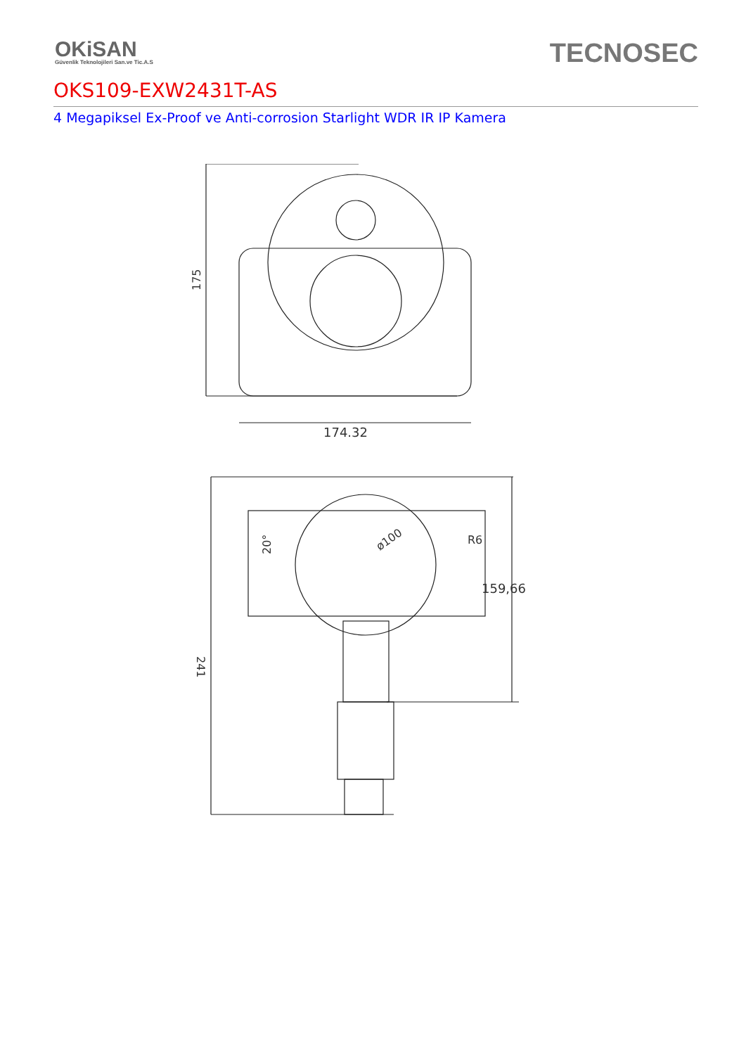OKiSAN
Güvenlik Teknolojileri San.ve Tic.A.S
TECNOSEC
OKS109-EXW2431T-AS
4 Megapiksel Ex-Proof ve Anti-corrosion Starlight WDR IR IP Kamera
174.32
175
159,66
R6
ø100
20°
241